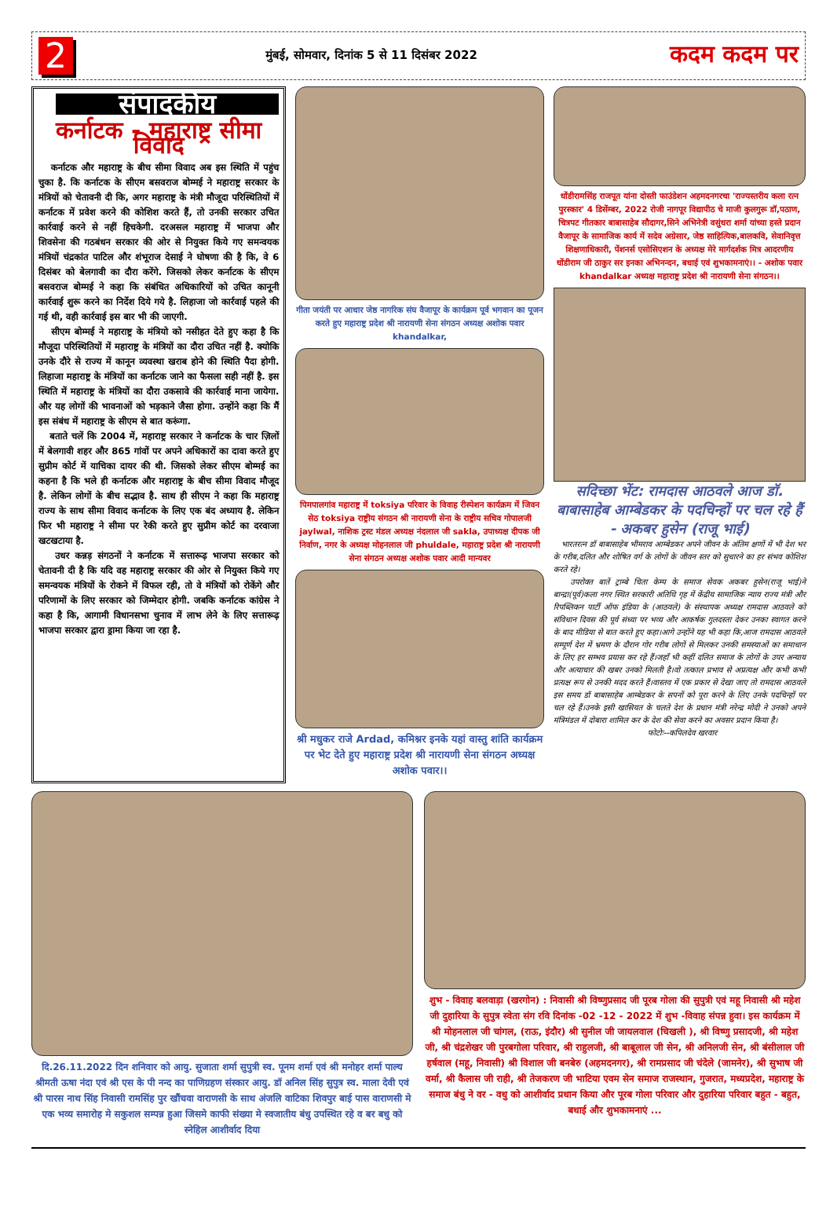2
मुंबई, सोमवार, दिनांक 5 से 11 दिसंबर 2022
कदम कदम पर
संपादकीय
कर्नाटक - महाराष्ट्र सीमा विवाद
कर्नाटक और महाराष्ट्र के बीच सीमा विवाद अब इस स्थिति में पहुंच चुका है. कि कर्नाटक के सीएम बसवराज बोम्मई ने महाराष्ट्र सरकार के मंत्रियों को चेतावनी दी कि, अगर महाराष्ट्र के मंत्री मौजूदा परिस्थितियों में कर्नाटक में प्रवेश करने की कोशिश करते हैं, तो उनकी सरकार उचित कार्रवाई करने से नहीं हिचकेगी. दरअसल महाराष्ट्र में भाजपा और शिवसेना की गठबंधन सरकार की ओर से नियुक्त किये गए समन्वयक मंत्रियों चंद्रकांत पाटिल और शंभूराज देसाई ने घोषणा की है कि, वे 6 दिसंबर को बेलगावी का दौरा करेंगे. जिसको लेकर कर्नाटक के सीएम बसवराज बोम्मई ने कहा कि संबंधित अधिकारियों को उचित कानूनी कार्रवाई शुरू करने का निर्देश दिये गये है. लिहाजा जो कार्रवाई पहले की गई थी, वही कार्रवाई इस बार भी की जाएगी.
सीएम बोम्मई ने महाराष्ट्र के मंत्रियो को नसीहत देते हुए कहा है कि मौजूदा परिस्थितियों में महाराष्ट्र के मंत्रियों का दौरा उचित नहीं है. क्योकि उनके दौरे से राज्य में कानून व्यवस्था खराब होने की स्थिति पैदा होगी. लिहाजा महाराष्ट्र के मंत्रियों का कर्नाटक जाने का फैसला सही नहीं है. इस स्थिति में महाराष्ट्र के मंत्रियों का दौरा उकसावे की कार्रवाई माना जायेगा. और यह लोगों की भावनाओं को भड़काने जैसा होगा. उन्होंने कहा कि मैं इस संबंध में महाराष्ट्र के सीएम से बात करूंगा.
बताते चलें कि 2004 में, महाराष्ट्र सरकार ने कर्नाटक के चार ज़िलों में बेलगावी शहर और 865 गांवों पर अपने अधिकारों का दावा करते हुए सुप्रीम कोर्ट में याचिका दायर की थी. जिसको लेकर सीएम बोम्मई का कहना है कि भले ही कर्नाटक और महाराष्ट्र के बीच सीमा विवाद मौजूद है. लेकिन लोगों के बीच सद्भाव है. साथ ही सीएम ने कहा कि महाराष्ट्र राज्य के साथ सीमा विवाद कर्नाटक के लिए एक बंद अध्याय है. लेकिन फिर भी महाराष्ट्र ने सीमा पर रेकी करते हुए सुप्रीम कोर्ट का दरवाजा खटखटाया है.
उधर कन्नड़ संगठनों ने कर्नाटक में सत्तारूढ़ भाजपा सरकार को चेतावनी दी है कि यदि वह महाराष्ट्र सरकार की ओर से नियुक्त किये गए समन्वयक मंत्रियों के रोकने में विफल रही, तो वे मंत्रियों को रोकेंगे और परिणामों के लिए सरकार को जिम्मेदार होगी. जबकि कर्नाटक कांग्रेस ने कहा है कि, आगामी विधानसभा चुनाव में लाभ लेने के लिए सत्तारूढ़ भाजपा सरकार द्वारा ड्रामा किया जा रहा है.
गीता जयंती पर आधार जेष्ठ नागरिक संघ वैजापूर के कार्यक्रम पूर्व भगवान का पूजन करते हुए महाराष्ट्र प्रदेश श्री नारायणी सेना संगठन अध्यक्ष अशोक पवार khandalkar,
पिमपालगांव महाराष्ट्र में toksiya परिवार के विवाह रीस्पेशन कार्यक्रम में जिवन सेठ toksiya राष्ट्रीय संगठन श्री नारायणी सेना के राष्ट्रीय सचिव गोपालजी jaylwal, नाशिक ट्रस्ट मंडल अध्यक्ष नंदलाल जी sakla, उपाध्यक्ष दीपक जी निर्वाण, नगर के अध्यक्ष मोहनलाल जी phuldale, महाराष्ट्र प्रदेश श्री नारायणी सेना संगठन अध्यक्ष अशोक पवार आदी मान्यवर
श्री मधुकर राजे Ardad, कमिश्नर इनके यहां वास्तु शांति कार्यक्रम पर भेट देते हुए महाराष्ट्र प्रदेश श्री नारायणी सेना संगठन अध्यक्ष अशोक पवार।।
धोंडीरामसिंह राजपूत यांना दोस्ती फाउंडेशन अहमदनगरचा 'राज्यस्तरीय कला रत्न पुरस्कार' 4 डिसेंम्बर, 2022 रोजी नागपूर विद्यापीठ चे माजी कुलगुरू डॉ,पठाण, चित्रपट गीतकार बाबासाहेब सौदागर,सिने अभिनेत्री वसुंधरा शर्मा यांच्या हस्ते प्रदान वैजापूर के सामाजिक कार्य में सदेव अग्रेसार, जेष्ठ साहित्यिक,बालकवि, सेवानिवृत्त शिक्षणाधिकारी, पेंशनर्स एसोसिएशन के अध्यक्ष मेरे मार्गदर्शक मित्र आदरणीय धोंडीराम जी ठाकुर सर इनका अभिनन्दन, बधाई एवं शुभकामनाएं।। - अशोक पवार khandalkar अध्यक्ष महाराष्ट्र प्रदेश श्री नारायणी सेना संगठन।।
सदिच्छा भेंट: रामदास आठवले आज डॉ. बाबासाहेब आम्बेडकर के पदचिन्हों पर चल रहे हैं - अकबर हुसेन (राजू भाई)
भारतरत्न डॉ बाबासाहेब भीमराव आम्बेडकर अपने जीवन के अंतिम क्षणों में भी देश भर के गरीब,दलित और शोषित वर्ग के लोगों के जीवन स्तर को सुधारने का हर संभव कोशिश करते रहे।
उपरोक्त बातें ट्राम्बे चिता केम्प के समाज सेवक अकबर हुसेन(राजू भाई)ने बान्द्रा(पूर्व)कला नगर स्थित सरकारी अतिथि गृह में केंद्रीय सामाजिक न्याय राज्य मंत्री और रिपब्लिकन पार्टी ऑफ इंडिया के (आठवले) के संस्थापक अध्यक्ष रामदास आठवले को संविधान दिवस की पूर्व संध्या पर भव्य और आकर्षक गुलदस्ता देकर उनका स्वागत करने के बाद मीडिया से बात करते हुए कहा।आगे उन्होंने यह भी कहा कि,आज रामदास आठवले सम्पूर्ण देश में भ्रमण के दौरान गोर गरीब लोगों से मिलकर उनकी समस्याओं का समाधान के लिए हर सम्भव प्रयास कर रहे हैं।जहाँ भी कहीं दलित समाज के लोगों के उपर अन्याय और अत्याचार की खबर उनको मिलती है।वो तत्काल प्रभाव से अप्रत्यक्ष और कभी कभी प्रत्यक्ष रूप से उनकी मदद करते हैं।वास्तव में एक प्रकार से देखा जाए तो रामदास आठवले इस समय डॉ बाबासाहेब आम्बेडकर के सपनों को पूरा करने के लिए उनके पदचिन्हों पर चल रहे हैं।उनके इसी खासियत के चलते देश के प्रधान मंत्री नरेन्द्र मोदी ने उनको अपने मंत्रिमंडल में दोबारा शामिल कर के देश की सेवा करने का अवसर प्रदान किया है।
फोटोः--कपिलदेव खरवार
दि.26.11.2022 दिन शनिवार को आयु. सुजाता शर्मा सुपुत्री स्व. पूनम शर्मा एवं श्री मनोहर शर्मा पाल्य श्रीमती ऊषा नंदा एवं श्री एस के पी नन्द का पाणिग्रहण संस्कार आयु. डॉ अनिल सिंह सुपुत्र स्व. माला देवी एवं श्री पारस नाथ सिंह निवासी रामसिंह पुर खौंचवा वाराणसी के साथ अंजलि वाटिका शिवपुर बाई पास वाराणसी मे एक भव्य समारोह मे सकुशल सम्पन्न हुआ जिसमे काफी संख्या मे स्वजातीय बंधु उपस्थित रहे व बर बधु को स्नेहिल आशीर्वाद दिया
शुभ - विवाह बलवाड़ा (खरगोन) : निवासी श्री विष्णुप्रसाद जी पूरब गोला की सुपुत्री एवं महू निवासी श्री महेश जी दुहारिया के सुपुत्र स्वेता संग रवि दिनांक -02 -12 - 2022 में शुभ -विवाह संपन्न हुवा। इस कार्यक्रम में श्री मोहनलाल जी चांगल, (राऊ, इंदौर) श्री सुनील जी जायलवाल (चिखली ), श्री विष्णु प्रसादजी, श्री महेश जी, श्री चंद्रशेखर जी पुरबगोला परिवार, श्री राहुलजी, श्री बाबूलाल जी सेन, श्री अनिलजी सेन, श्री बंसीलाल जी हर्षवाल (महू, निवासी) श्री विशाल जी बनबेरु (अहमदनगर), श्री रामप्रसाद जी चंदेले (जामनेर), श्री सुभाष जी वर्मा, श्री कैलास जी राही, श्री तेजकरण जी भाटिया एवम सेन समाज राजस्थान, गुजरात, मध्यप्रदेश, महाराष्ट्र के समाज बंधु ने वर - वधु को आशीर्वाद प्रधान किया और पूरब गोला परिवार और दुहारिया परिवार बहुत - बहुत, बधाई और शुभकामनाएं ...